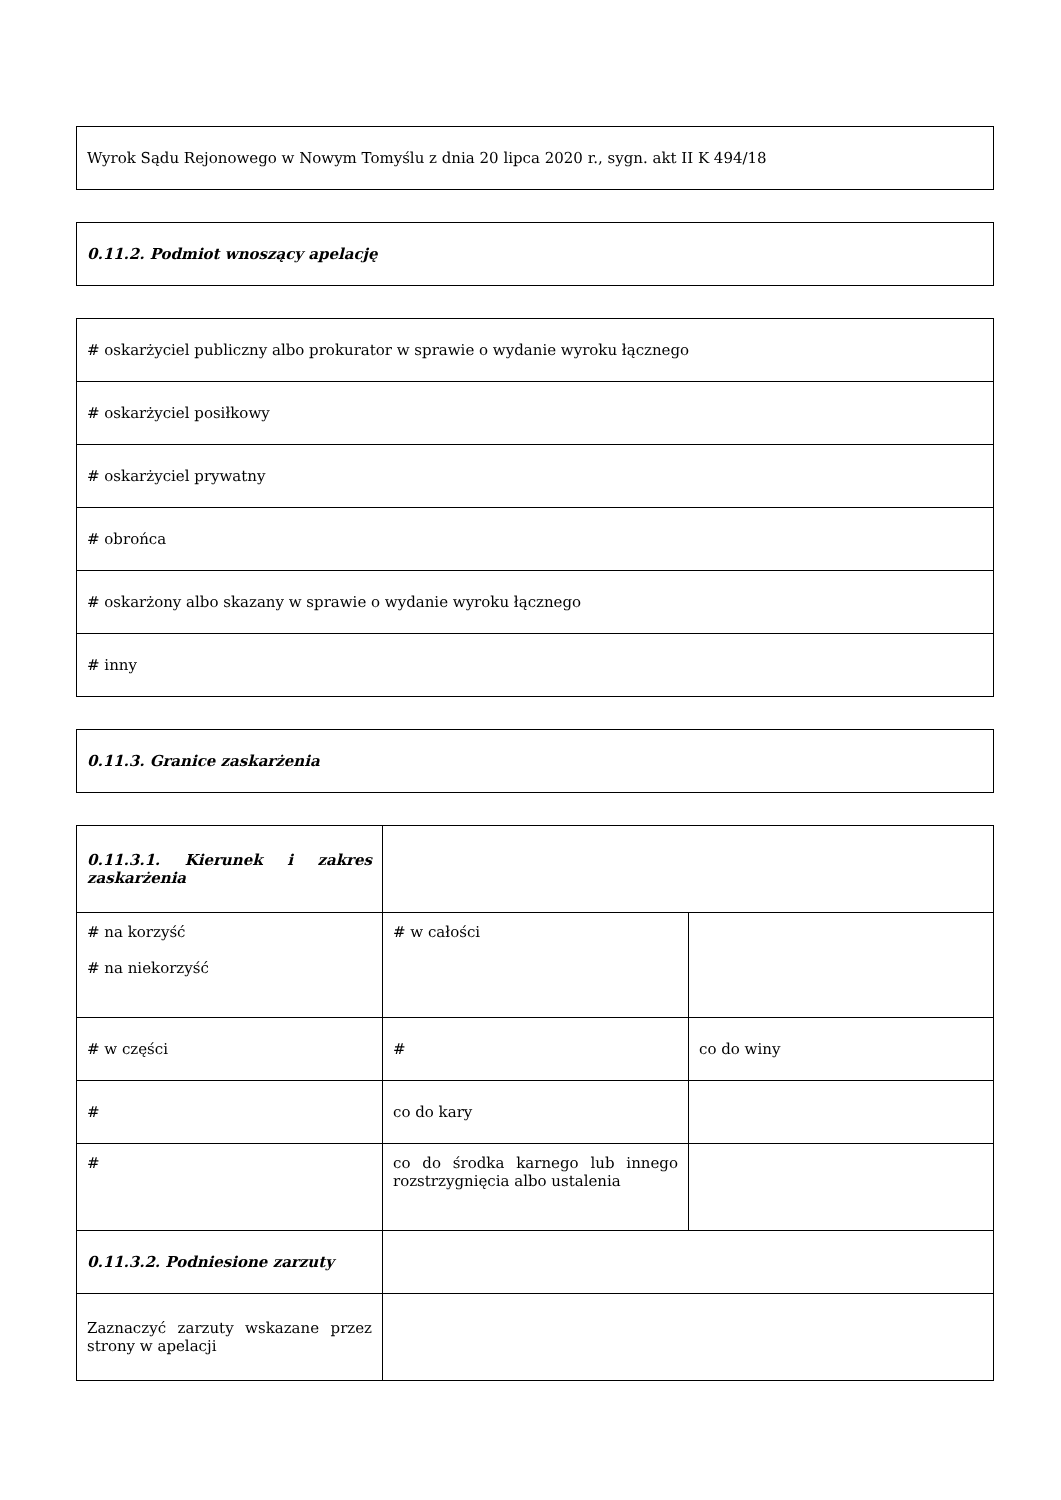| Wyrok Sądu Rejonowego w Nowym Tomyślu z dnia 20 lipca 2020 r., sygn. akt II K 494/18 |
| 0.11.2. Podmiot wnoszący apelację |
| # oskarżyciel publiczny albo prokurator w sprawie o wydanie wyroku łącznego |
| # oskarżyciel posiłkowy |
| # oskarżyciel prywatny |
| # obrońca |
| # oskarżony albo skazany w sprawie o wydanie wyroku łącznego |
| # inny |
| 0.11.3. Granice zaskarżenia |
| 0.11.3.1. Kierunek i zakres zaskarżenia | | |
| # na korzyść # na niekorzyść | # w całości | |
| # w części | # | co do winy |
| # | co do kary | |
| # | co do środka karnego lub innego rozstrzygnięcia albo ustalenia | |
| 0.11.3.2. Podniesione zarzuty | | |
| Zaznaczyć zarzuty wskazane przez strony w apelacji | | |